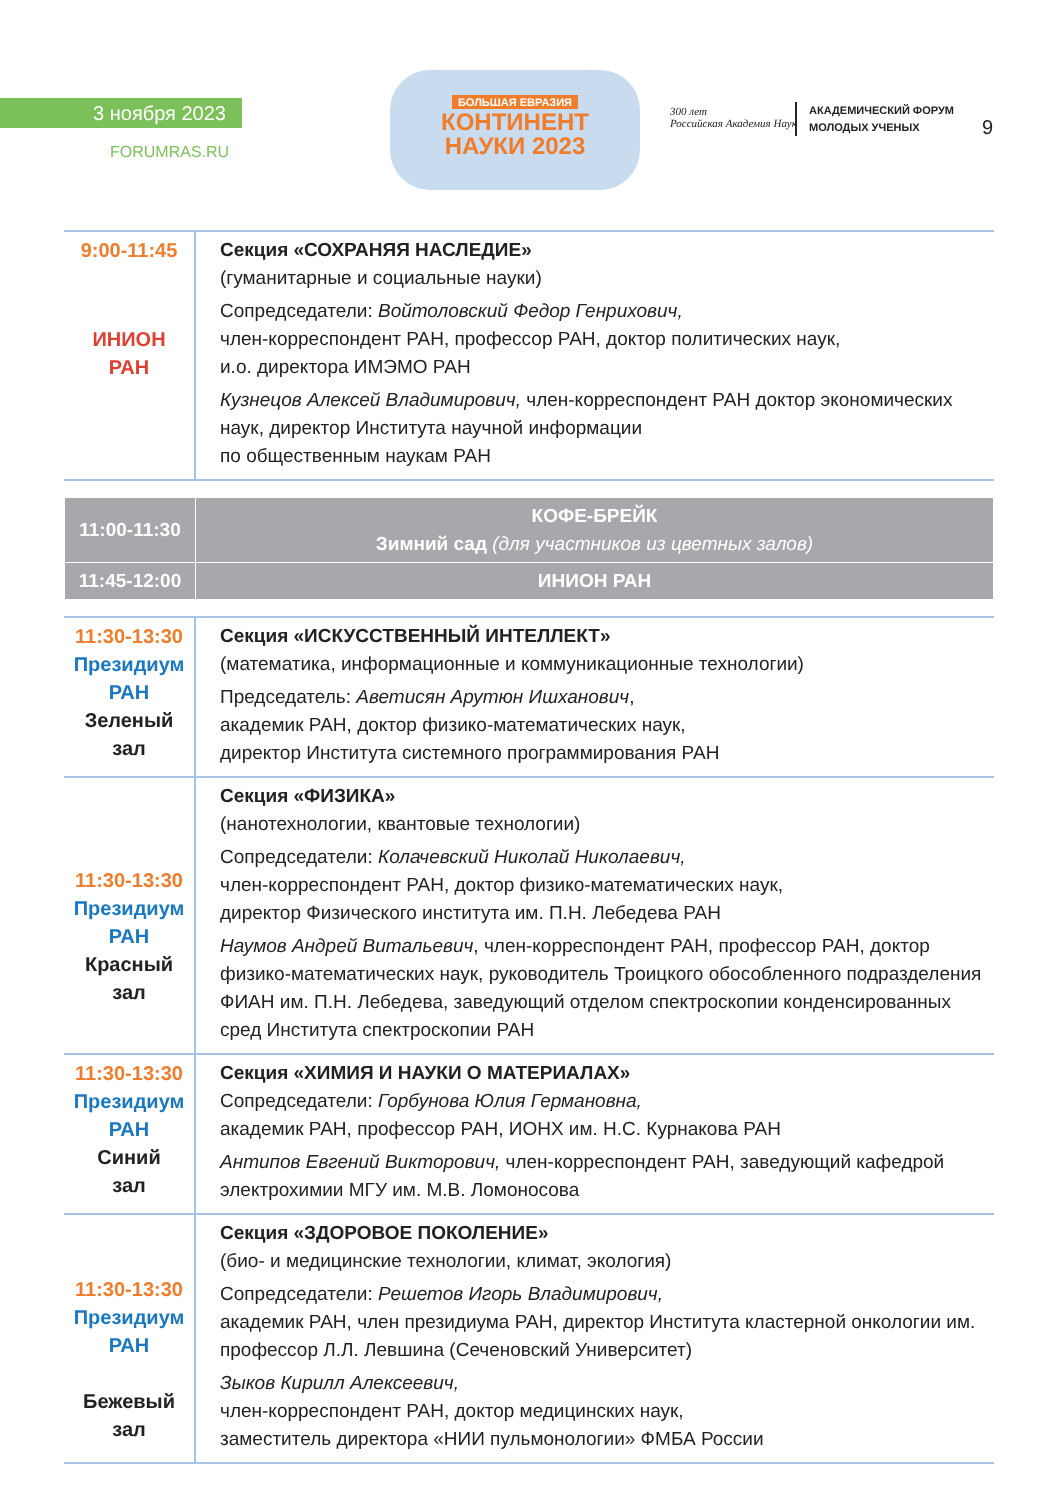3 ноября 2023
FORUMRAS.RU
БОЛЬШАЯ ЕВРАЗИЯ
КОНТИНЕНТ
НАУКИ 2023
300 лет
Российская Академия Наук
АКАДЕМИЧЕСКИЙ ФОРУМ
МОЛОДЫХ УЧЕНЫХ
9
| 9:00-11:45 ИНИОН РАН | Секция «СОХРАНЯЯ НАСЛЕДИЕ» (гуманитарные и социальные науки) Сопредседатели: Войтоловский Федор Генрихович, член-корреспондент РАН, профессор РАН, доктор политических наук, и.о. директора ИМЭМО РАН Кузнецов Алексей Владимирович, член-корреспондент РАН доктор экономических наук, директор Института научной информации по общественным наукам РАН |
| 11:00-11:30 | КОФЕ-БРЕЙК Зимний сад (для участников из цветных залов) |
| 11:45-12:00 | ИНИОН РАН |
| 11:30-13:30 Президиум РАН Зеленый зал | Секция «ИСКУССТВЕННЫЙ ИНТЕЛЛЕКТ» (математика, информационные и коммуникационные технологии) Председатель: Аветисян Арутюн Ишханович , академик РАН, доктор физико-математических наук, директор Института системного программирования РАН |
| 11:30-13:30 Президиум РАН Красный зал | Секция «ФИЗИКА» (нанотехнологии, квантовые технологии) Сопредседатели: Колачевский Николай Николаевич, член-корреспондент РАН, доктор физико-математических наук, директор Физического института им. П.Н. Лебедева РАН Наумов Андрей Витальевич , член-корреспондент РАН, профессор РАН, доктор физико-математических наук, руководитель Троицкого обособленного подразделения ФИАН им. П.Н. Лебедева, заведующий отделом спектроскопии конденсированных сред Института спектроскопии РАН |
| 11:30-13:30 Президиум РАН Синий зал | Секция «ХИМИЯ И НАУКИ О МАТЕРИАЛАХ» Сопредседатели: Горбунова Юлия Германовна, академик РАН, профессор РАН, ИОНХ им. Н.С. Курнакова РАН Антипов Евгений Викторович, член-корреспондент РАН, заведующий кафедрой электрохимии МГУ им. М.В. Ломоносова |
| 11:30-13:30 Президиум РАН Бежевый зал | Секция «ЗДОРОВОЕ ПОКОЛЕНИЕ» (био- и медицинские технологии, климат, экология) Сопредседатели: Решетов Игорь Владимирович, академик РАН, член президиума РАН, директор Института кластерной онкологии им. профессор Л.Л. Левшина (Сеченовский Университет) Зыков Кирилл Алексеевич, член-корреспондент РАН, доктор медицинских наук, заместитель директора «НИИ пульмонологии» ФМБА России |